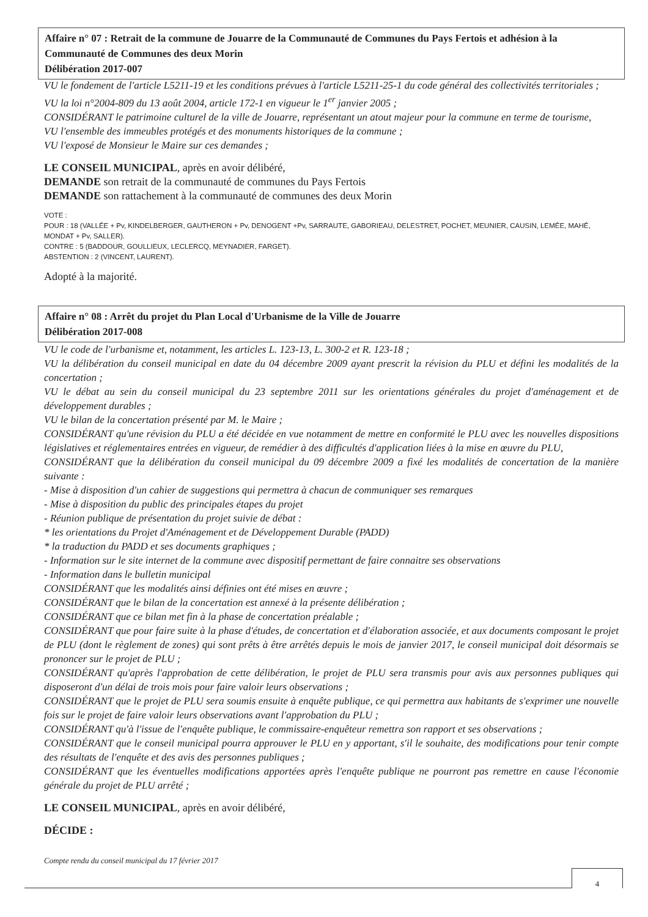Affaire n° 07 : Retrait de la commune de Jouarre de la Communauté de Communes du Pays Fertois et adhésion à la Communauté de Communes des deux Morin
Délibération 2017-007
VU le fondement de l'article L5211-19 et les conditions prévues à l'article L5211-25-1 du code général des collectivités territoriales ;
VU la loi n°2004-809 du 13 août 2004, article 172-1 en vigueur le 1<sup>er</sup> janvier 2005 ;
CONSIDÉRANT le patrimoine culturel de la ville de Jouarre, représentant un atout majeur pour la commune en terme de tourisme,
VU l'ensemble des immeubles protégés et des monuments historiques de la commune ;
VU l'exposé de Monsieur le Maire sur ces demandes ;
LE CONSEIL MUNICIPAL, après en avoir délibéré,
DEMANDE son retrait de la communauté de communes du Pays Fertois
DEMANDE son rattachement à la communauté de communes des deux Morin
VOTE :
POUR : 18 (VALLÉE + Pv, KINDELBERGER, GAUTHERON + Pv, DENOGENT +Pv, SARRAUTE, GABORIEAU, DELESTRET, POCHET, MEUNIER, CAUSIN, LEMÉE, MAHÉ, MONDAT + Pv, SALLER).
CONTRE : 5 (BADDOUR, GOULLIEUX, LECLERCQ, MEYNADIER, FARGET).
ABSTENTION : 2 (VINCENT, LAURENT).
Adopté à la majorité.
Affaire n° 08 : Arrêt du projet du Plan Local d'Urbanisme de la Ville de Jouarre
Délibération 2017-008
VU le code de l'urbanisme et, notamment, les articles L. 123-13, L. 300-2 et R. 123-18 ;
VU la délibération du conseil municipal en date du 04 décembre 2009 ayant prescrit la révision du PLU et défini les modalités de la concertation ;
VU le débat au sein du conseil municipal du 23 septembre 2011 sur les orientations générales du projet d'aménagement et de développement durables ;
VU le bilan de la concertation présenté par M. le Maire ;
CONSIDÉRANT qu'une révision du PLU a été décidée en vue notamment de mettre en conformité le PLU avec les nouvelles dispositions législatives et réglementaires entrées en vigueur, de remédier à des difficultés d'application liées à la mise en œuvre du PLU,
CONSIDÉRANT que la délibération du conseil municipal du 09 décembre 2009 a fixé les modalités de concertation de la manière suivante :
- Mise à disposition d'un cahier de suggestions qui permettra à chacun de communiquer ses remarques
- Mise à disposition du public des principales étapes du projet
- Réunion publique de présentation du projet suivie de débat :
* les orientations du Projet d'Aménagement et de Développement Durable (PADD)
* la traduction du PADD et ses documents graphiques ;
- Information sur le site internet de la commune avec dispositif permettant de faire connaitre ses observations
- Information dans le bulletin municipal
CONSIDÉRANT que les modalités ainsi définies ont été mises en œuvre ;
CONSIDÉRANT que le bilan de la concertation est annexé à la présente délibération ;
CONSIDÉRANT que ce bilan met fin à la phase de concertation préalable ;
CONSIDÉRANT que pour faire suite à la phase d'études, de concertation et d'élaboration associée, et aux documents composant le projet de PLU (dont le règlement de zones) qui sont prêts à être arrêtés depuis le mois de janvier 2017, le conseil municipal doit désormais se prononcer sur le projet de PLU ;
CONSIDÉRANT qu'après l'approbation de cette délibération, le projet de PLU sera transmis pour avis aux personnes publiques qui disposeront d'un délai de trois mois pour faire valoir leurs observations ;
CONSIDÉRANT que le projet de PLU sera soumis ensuite à enquête publique, ce qui permettra aux habitants de s'exprimer une nouvelle fois sur le projet de faire valoir leurs observations avant l'approbation du PLU ;
CONSIDÉRANT qu'à l'issue de l'enquête publique, le commissaire-enquêteur remettra son rapport et ses observations ;
CONSIDÉRANT que le conseil municipal pourra approuver le PLU en y apportant, s'il le souhaite, des modifications pour tenir compte des résultats de l'enquête et des avis des personnes publiques ;
CONSIDÉRANT que les éventuelles modifications apportées après l'enquête publique ne pourront pas remettre en cause l'économie générale du projet de PLU arrêté ;
LE CONSEIL MUNICIPAL, après en avoir délibéré,
DÉCIDE :
Compte rendu du conseil municipal du 17 février 2017
4